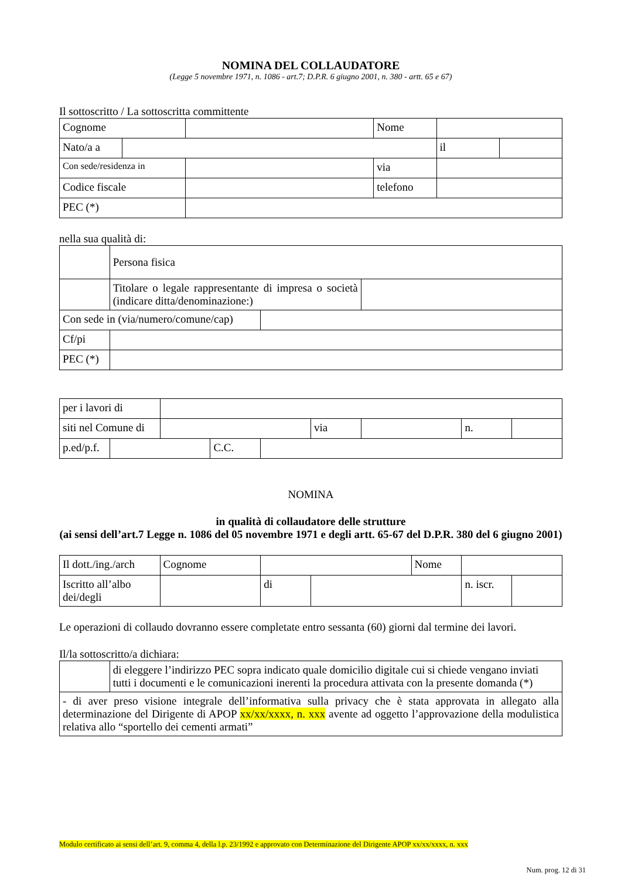NOMINA DEL COLLAUDATORE
(Legge 5 novembre 1971, n. 1086 - art.7; D.P.R. 6 giugno 2001, n. 380 - artt. 65 e 67)
Il sottoscritto / La sottoscritta committente
| Cognome | | | Nome | | |
| Nato/a a | | | | il | |
| Con sede/residenza in | | | via | | |
| Codice fiscale | | | telefono | | |
| PEC (*) | | | | | |
nella sua qualità di:
| | Persona fisica | | |
| | Titolare o legale rappresentante di impresa o società (indicare ditta/denominazione:) | | |
| Con sede in (via/numero/comune/cap) | | | |
| Cf/pi | | | |
| PEC (*) | | | |
| per i lavori di | | | | | | | | |
| siti nel Comune di | | | | | via | | n. | |
| p.ed/p.f. | | | C.C. | | | | | |
NOMINA
in qualità di collaudatore delle strutture
(ai sensi dell’art.7 Legge n. 1086 del 05 novembre 1971 e degli artt. 65-67 del D.P.R. 380 del 6 giugno 2001)
| Il dott./ing./arch | Cognome | | | Nome | | |
| Iscritto all’albo dei/degli | | di | | | n. iscr. | |
Le operazioni di collaudo dovranno essere completate entro sessanta (60) giorni dal termine dei lavori.
Il/la sottoscritto/a dichiara:
| | di eleggere l’indirizzo PEC sopra indicato quale domicilio digitale cui si chiede vengano inviati tutti i documenti e le comunicazioni inerenti la procedura attivata con la presente domanda (*) |
| - di aver preso visione integrale dell’informativa sulla privacy che è stata approvata in allegato alla determinazione del Dirigente di APOP xx/xx/xxxx, n. xxx avente ad oggetto l’approvazione della modulistica relativa allo “sportello dei cementi armati” | |
Modulo certificato ai sensi dell’art. 9, comma 4, della l.p. 23/1992 e approvato con Determinazione del Dirigente APOP xx/xx/xxxx, n. xxx
Num. prog. 12 di 31